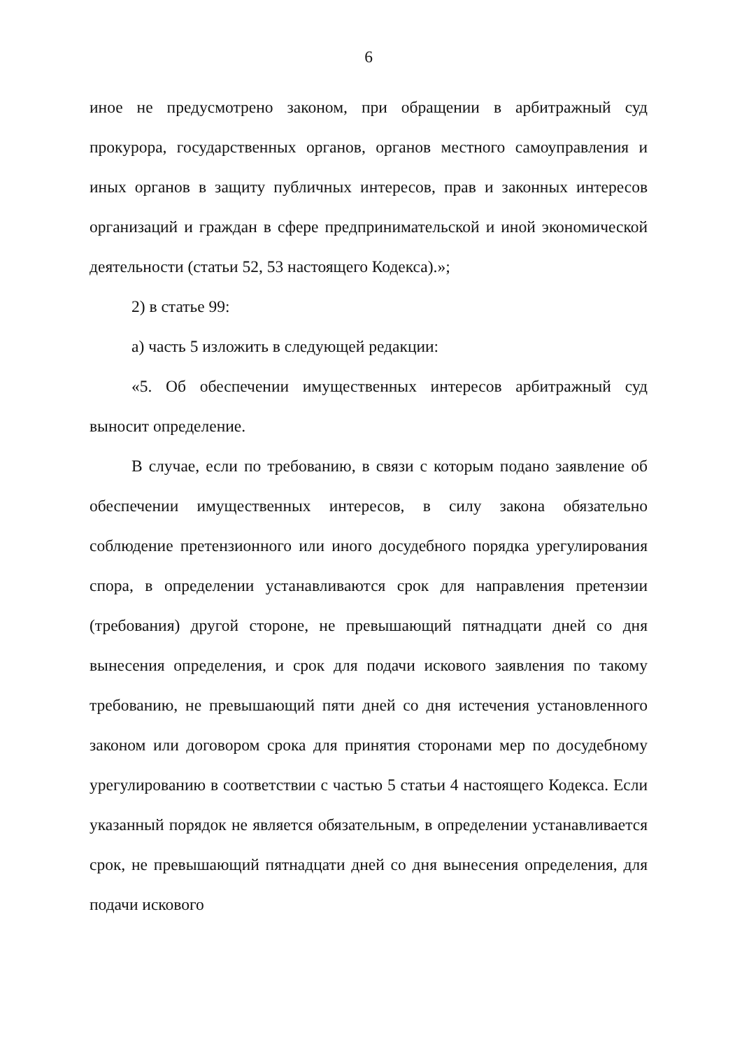6
иное не предусмотрено законом, при обращении в арбитражный суд прокурора, государственных органов, органов местного самоуправления и иных органов в защиту публичных интересов, прав и законных интересов организаций и граждан в сфере предпринимательской и иной экономической деятельности (статьи 52, 53 настоящего Кодекса).»;
2) в статье 99:
а) часть 5 изложить в следующей редакции:
«5. Об обеспечении имущественных интересов арбитражный суд выносит определение.
В случае, если по требованию, в связи с которым подано заявление об обеспечении имущественных интересов, в силу закона обязательно соблюдение претензионного или иного досудебного порядка урегулирования спора, в определении устанавливаются срок для направления претензии (требования) другой стороне, не превышающий пятнадцати дней со дня вынесения определения, и срок для подачи искового заявления по такому требованию, не превышающий пяти дней со дня истечения установленного законом или договором срока для принятия сторонами мер по досудебному урегулированию в соответствии с частью 5 статьи 4 настоящего Кодекса. Если указанный порядок не является обязательным, в определении устанавливается срок, не превышающий пятнадцати дней со дня вынесения определения, для подачи искового